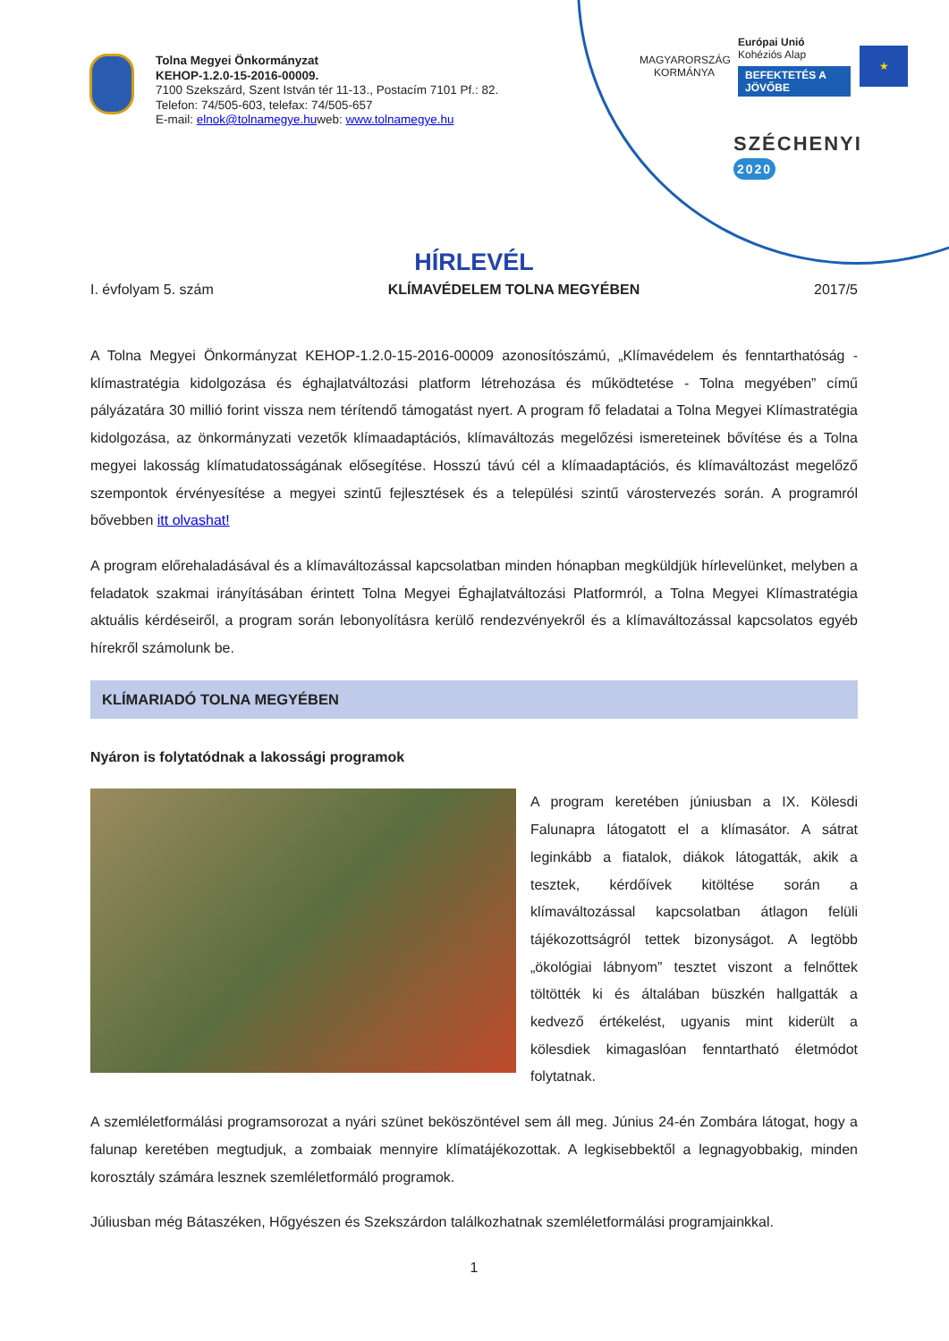Tolna Megyei Önkormányzat
KEHOP-1.2.0-15-2016-00009.
7100 Szekszárd, Szent István tér 11-13., Postacím 7101 Pf.: 82.
Telefon: 74/505-603, telefax: 74/505-657
E-mail: elnok@tolnamegye.huweb: www.tolnamegye.hu
MAGYARORSZÁG
KORMÁNYA
Európai Unió
Kohéziós Alap
BEFEKTETÉS A JÖVŐBE
★
SZÉCHENYI 2020
HÍRLEVÉL
I. évfolyam 5. szám KLÍMAVÉDELEM TOLNA MEGYÉBEN 2017/5
A Tolna Megyei Önkormányzat KEHOP-1.2.0-15-2016-00009 azonosítószámú, „Klímavédelem és fenntarthatóság - klímastratégia kidolgozása és éghajlatváltozási platform létrehozása és működtetése - Tolna megyében” című pályázatára 30 millió forint vissza nem térítendő támogatást nyert. A program fő feladatai a Tolna Megyei Klímastratégia kidolgozása, az önkormányzati vezetők klímaadaptációs, klímaváltozás megelőzési ismereteinek bővítése és a Tolna megyei lakosság klímatudatosságának elősegítése. Hosszú távú cél a klímaadaptációs, és klímaváltozást megelőző szempontok érvényesítése a megyei szintű fejlesztések és a települési szintű várostervezés során. A programról bővebben itt olvashat!
A program előrehaladásával és a klímaváltozással kapcsolatban minden hónapban megküldjük hírlevelünket, melyben a feladatok szakmai irányításában érintett Tolna Megyei Éghajlatváltozási Platformról, a Tolna Megyei Klímastratégia aktuális kérdéseiről, a program során lebonyolításra kerülő rendezvényekről és a klímaváltozással kapcsolatos egyéb hírekről számolunk be.
KLÍMARIADÓ TOLNA MEGYÉBEN
Nyáron is folytatódnak a lakossági programok
A program keretében júniusban a IX. Kölesdi Falunapra látogatott el a klímasátor. A sátrat leginkább a fiatalok, diákok látogatták, akik a tesztek, kérdőívek kitöltése során a klímaváltozással kapcsolatban átlagon felüli tájékozottságról tettek bizonyságot. A legtöbb „ökológiai lábnyom” tesztet viszont a felnőttek töltötték ki és általában büszkén hallgatták a kedvező értékelést, ugyanis mint kiderült a kölesdiek kimagaslóan fenntartható életmódot folytatnak.
A szemléletformálási programsorozat a nyári szünet beköszöntével sem áll meg. Június 24-én Zombára látogat, hogy a falunap keretében megtudjuk, a zombaiak mennyire klímatájékozottak. A legkisebbektől a legnagyobbakig, minden korosztály számára lesznek szemléletformáló programok.
Júliusban még Bátaszéken, Hőgyészen és Szekszárdon találkozhatnak szemléletformálási programjainkkal.
1